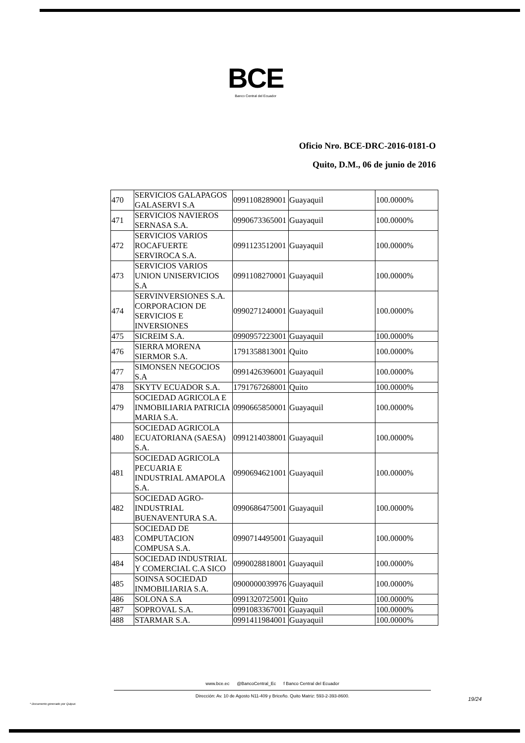BCE
Banco Central del Ecuador
Oficio Nro. BCE-DRC-2016-0181-O
Quito, D.M., 06 de junio de 2016
| 470 | SERVICIOS GALAPAGOS GALASERVI S.A | 0991108289001 | Guayaquil | 100.0000% |
| 471 | SERVICIOS NAVIEROS SERNASA S.A. | 0990673365001 | Guayaquil | 100.0000% |
| 472 | SERVICIOS VARIOS ROCAFUERTE SERVIROCA S.A. | 0991123512001 | Guayaquil | 100.0000% |
| 473 | SERVICIOS VARIOS UNION UNISERVICIOS S.A | 0991108270001 | Guayaquil | 100.0000% |
| 474 | SERVINVERSIONES S.A. CORPORACION DE SERVICIOS E INVERSIONES | 0990271240001 | Guayaquil | 100.0000% |
| 475 | SICREIM S.A. | 0990957223001 | Guayaquil | 100.0000% |
| 476 | SIERRA MORENA SIERMOR S.A. | 1791358813001 | Quito | 100.0000% |
| 477 | SIMONSEN NEGOCIOS S.A | 0991426396001 | Guayaquil | 100.0000% |
| 478 | SKYTV ECUADOR S.A. | 1791767268001 | Quito | 100.0000% |
| 479 | SOCIEDAD AGRICOLA E INMOBILIARIA PATRICIA MARIA S.A. | 0990665850001 | Guayaquil | 100.0000% |
| 480 | SOCIEDAD AGRICOLA ECUATORIANA (SAESA) S.A. | 0991214038001 | Guayaquil | 100.0000% |
| 481 | SOCIEDAD AGRICOLA PECUARIA E INDUSTRIAL AMAPOLA S.A. | 0990694621001 | Guayaquil | 100.0000% |
| 482 | SOCIEDAD AGRO-INDUSTRIAL BUENAVENTURA S.A. | 0990686475001 | Guayaquil | 100.0000% |
| 483 | SOCIEDAD DE COMPUTACION COMPUSA S.A. | 0990714495001 | Guayaquil | 100.0000% |
| 484 | SOCIEDAD INDUSTRIAL Y COMERCIAL C.A SICO | 0990028818001 | Guayaquil | 100.0000% |
| 485 | SOINSA SOCIEDAD INMOBILIARIA S.A. | 0900000039976 | Guayaquil | 100.0000% |
| 486 | SOLONA S.A | 0991320725001 | Quito | 100.0000% |
| 487 | SOPROVAL S.A. | 0991083367001 | Guayaquil | 100.0000% |
| 488 | STARMAR S.A. | 0991411984001 | Guayaquil | 100.0000% |
www.bce.ec @BancoCentral_Ec f Banco Central del Ecuador
Dirección: Av. 10 de Agosto N11-409 y Briceño. Quito Matriz: 593-2-393-8600.
19/24
* Documento generado por Quipux